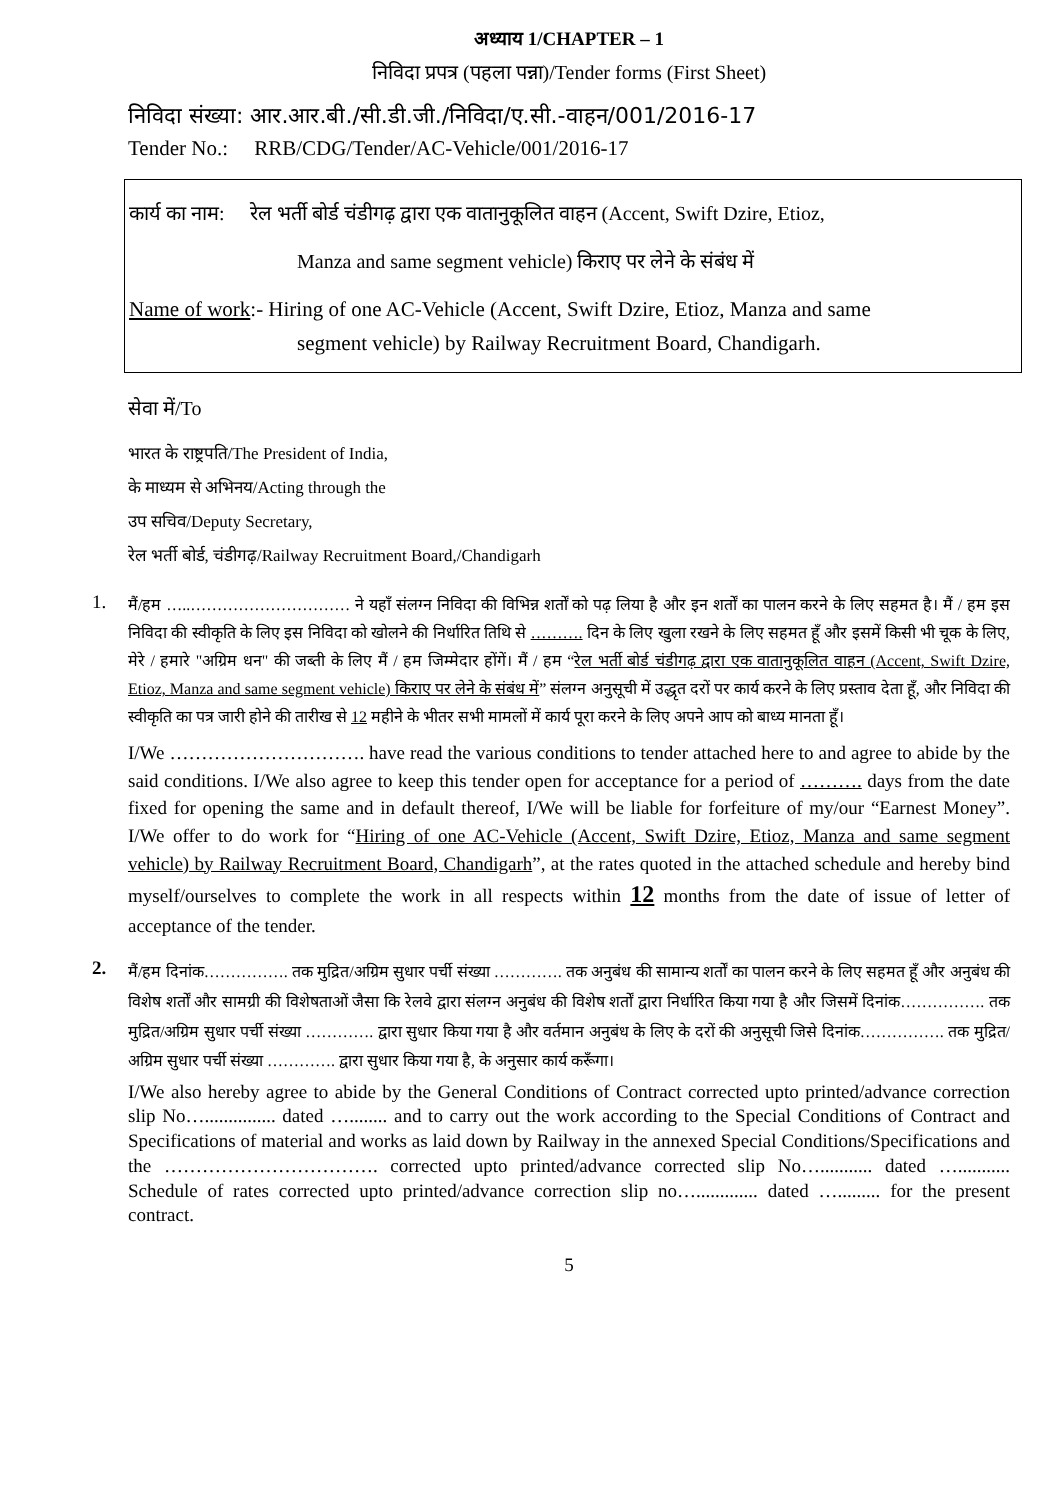अध्याय 1/CHAPTER – 1
निविदा प्रपत्र (पहला पन्ना)/Tender forms (First Sheet)
निविदा संख्या: आर.आर.बी./सी.डी.जी./निविदा/ए.सी.-वाहन/001/2016-17
Tender No.: RRB/CDG/Tender/AC-Vehicle/001/2016-17
कार्य का नाम: रेल भर्ती बोर्ड चंडीगढ़ द्वारा एक वातानुकूलित वाहन (Accent, Swift Dzire, Etioz,
Manza and same segment vehicle) किराए पर लेने के संबंध में
Name of work:- Hiring of one AC-Vehicle (Accent, Swift Dzire, Etioz, Manza and same
segment vehicle) by Railway Recruitment Board, Chandigarh.
सेवा में/To
भारत के राष्ट्रपति/The President of India,
के माध्यम से अभिनय/Acting through the
उप सचिव/Deputy Secretary,
रेल भर्ती बोर्ड, चंडीगढ़/Railway Recruitment Board,/Chandigarh
1.
मैं/हम …..………………………… ने यहाँ संलग्न निविदा की विभिन्न शर्तों को पढ़ लिया है और इन शर्तों का पालन करने के लिए सहमत है। मैं / हम इस निविदा की स्वीकृति के लिए इस निविदा को खोलने की निर्धारित तिथि से ………. दिन के लिए खुला रखने के लिए सहमत हूँ और इसमें किसी भी चूक के लिए, मेरे / हमारे "अग्रिम धन" की जब्ती के लिए मैं / हम जिम्मेदार होंगें। मैं / हम “रेल भर्ती बोर्ड चंडीगढ़ द्वारा एक वातानुकूलित वाहन (Accent, Swift Dzire, Etioz, Manza and same segment vehicle) किराए पर लेने के संबंध में” संलग्न अनुसूची में उद्धृत दरों पर कार्य करने के लिए प्रस्ताव देता हूँ, और निविदा की स्वीकृति का पत्र जारी होने की तारीख से 12 महीने के भीतर सभी मामलों में कार्य पूरा करने के लिए अपने आप को बाध्य मानता हूँ।
I/We …………………………. have read the various conditions to tender attached here to and agree to abide by the said conditions. I/We also agree to keep this tender open for acceptance for a period of ………. days from the date fixed for opening the same and in default thereof, I/We will be liable for forfeiture of my/our “Earnest Money”. I/We offer to do work for “Hiring of one AC-Vehicle (Accent, Swift Dzire, Etioz, Manza and same segment vehicle) by Railway Recruitment Board, Chandigarh”, at the rates quoted in the attached schedule and hereby bind myself/ourselves to complete the work in all respects within 12 months from the date of issue of letter of acceptance of the tender.
2.
मैं/हम दिनांक……………. तक मुद्रित/अग्रिम सुधार पर्ची संख्या …………. तक अनुबंध की सामान्य शर्तों का पालन करने के लिए सहमत हूँ और अनुबंध की विशेष शर्तों और सामग्री की विशेषताओं जैसा कि रेलवे द्वारा संलग्न अनुबंध की विशेष शर्तों द्वारा निर्धारित किया गया है और जिसमें दिनांक……………. तक मुद्रित/अग्रिम सुधार पर्ची संख्या …………. द्वारा सुधार किया गया है और वर्तमान अनुबंध के लिए के दरों की अनुसूची जिसे दिनांक……………. तक मुद्रित/अग्रिम सुधार पर्ची संख्या …………. द्वारा सुधार किया गया है, के अनुसार कार्य करूँगा।
I/We also hereby agree to abide by the General Conditions of Contract corrected upto printed/advance correction slip No…............... dated …........ and to carry out the work according to the Special Conditions of Contract and Specifications of material and works as laid down by Railway in the annexed Special Conditions/Specifications and the ……………………………. corrected upto printed/advance corrected slip No…........... dated …........... Schedule of rates corrected upto printed/advance correction slip no…............. dated …......... for the present contract.
5